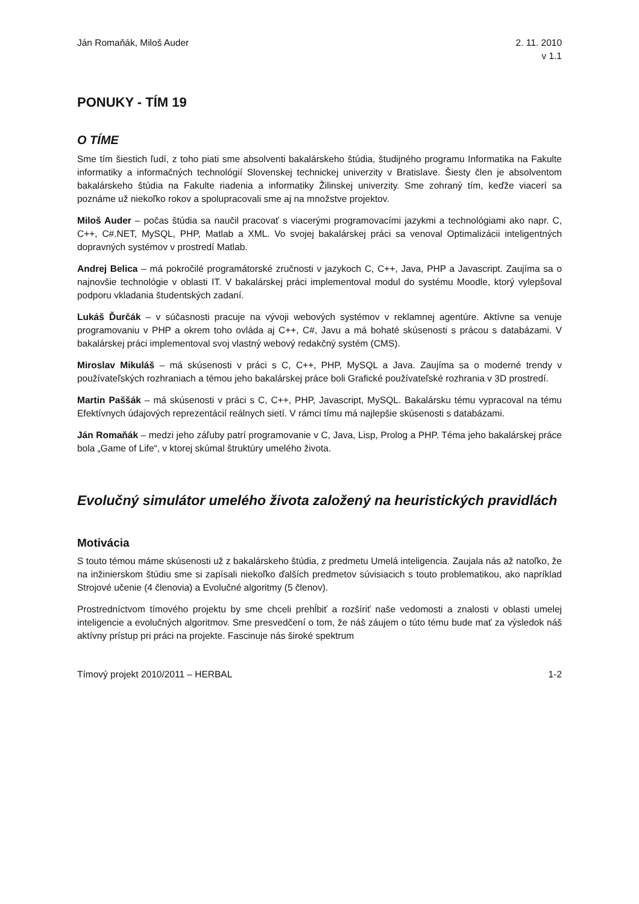Ján Romaňák, Miloš Auder 2. 11. 2010
v 1.1
PONUKY - TÍM 19
O TÍME
Sme tím šiestich ľudí, z toho piati sme absolventi bakalárskeho štúdia, študijného programu Informatika na Fakulte informatiky a informačných technológií Slovenskej technickej univerzity v Bratislave. Šiesty člen je absolventom bakalárskeho štúdia na Fakulte riadenia a informatiky Žilinskej univerzity. Sme zohraný tím, keďže viacerí sa poznáme už niekoľko rokov a spolupracovali sme aj na množstve projektov.
Miloš Auder – počas štúdia sa naučil pracovať s viacerými programovacími jazykmi a technológiami ako napr. C, C++, C#.NET, MySQL, PHP, Matlab a XML. Vo svojej bakalárskej práci sa venoval Optimalizácii inteligentných dopravných systémov v prostredí Matlab.
Andrej Belica – má pokročilé programátorské zručnosti v jazykoch C, C++, Java, PHP a Javascript. Zaujíma sa o najnovšie technológie v oblasti IT. V bakalárskej práci implementoval modul do systému Moodle, ktorý vylepšoval podporu vkladania študentských zadaní.
Lukáš Ďurčák – v súčasnosti pracuje na vývoji webových systémov v reklamnej agentúre. Aktívne sa venuje programovaniu v PHP a okrem toho ovláda aj C++, C#, Javu a má bohaté skúsenosti s prácou s databázami. V bakalárskej práci implementoval svoj vlastný webový redakčný systém (CMS).
Miroslav Mikuláš – má skúsenosti v práci s C, C++, PHP, MySQL a Java. Zaujíma sa o moderné trendy v používateľských rozhraniach a témou jeho bakalárskej práce boli Grafické používateľské rozhrania v 3D prostredí.
Martin Paššák – má skúsenosti v práci s C, C++, PHP, Javascript, MySQL. Bakalársku tému vypracoval na tému Efektívnych údajových reprezentácií reálnych sietí. V rámci tímu má najlepšie skúsenosti s databázami.
Ján Romaňák – medzi jeho záľuby patrí programovanie v C, Java, Lisp, Prolog a PHP. Téma jeho bakalárskej práce bola „Game of Life“, v ktorej skúmal štruktúry umelého života.
Evolučný simulátor umelého života založený na heuristických pravidlách
Motivácia
S touto témou máme skúsenosti už z bakalárskeho štúdia, z predmetu Umelá inteligencia. Zaujala nás až natoľko, že na inžinierskom štúdiu sme si zapísali niekoľko ďalších predmetov súvisiacich s touto problematikou, ako napríklad Strojové učenie (4 členovia) a Evolučné algoritmy (5 členov).
Prostredníctvom tímového projektu by sme chceli prehĺbiť a rozšíriť naše vedomosti a znalosti v oblasti umelej inteligencie a evolučných algoritmov. Sme presvedčení o tom, že náš záujem o túto tému bude mať za výsledok náš aktívny prístup pri práci na projekte. Fascinuje nás široké spektrum
Tímový projekt 2010/2011 – HERBAL
1-2